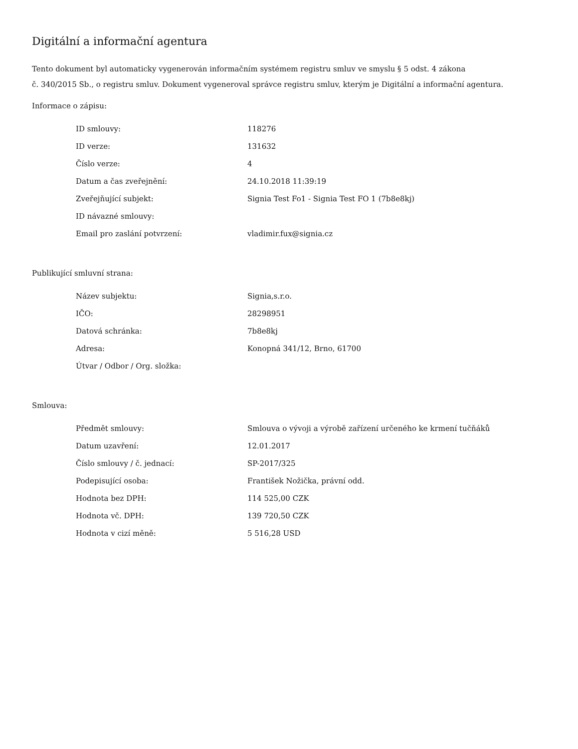Digitální a informační agentura
Tento dokument byl automaticky vygenerován informačním systémem registru smluv ve smyslu § 5 odst. 4 zákona
č. 340/2015 Sb., o registru smluv. Dokument vygeneroval správce registru smluv, kterým je Digitální a informační agentura.
Informace o zápisu:
| ID smlouvy: | 118276 |
| ID verze: | 131632 |
| Číslo verze: | 4 |
| Datum a čas zveřejnění: | 24.10.2018 11:39:19 |
| Zveřejňující subjekt: | Signia Test Fo1 - Signia Test FO 1 (7b8e8kj) |
| ID návazné smlouvy: | |
| Email pro zaslání potvrzení: | vladimir.fux@signia.cz |
Publikující smluvní strana:
| Název subjektu: | Signia,s.r.o. |
| IČO: | 28298951 |
| Datová schránka: | 7b8e8kj |
| Adresa: | Konopná 341/12, Brno, 61700 |
| Útvar / Odbor / Org. složka: | |
Smlouva:
| Předmět smlouvy: | Smlouva o vývoji a výrobě zařízení určeného ke krmení tučňáků |
| Datum uzavření: | 12.01.2017 |
| Číslo smlouvy / č. jednací: | SP-2017/325 |
| Podepisující osoba: | František Nožička, právní odd. |
| Hodnota bez DPH: | 114 525,00 CZK |
| Hodnota vč. DPH: | 139 720,50 CZK |
| Hodnota v cizí měně: | 5 516,28 USD |